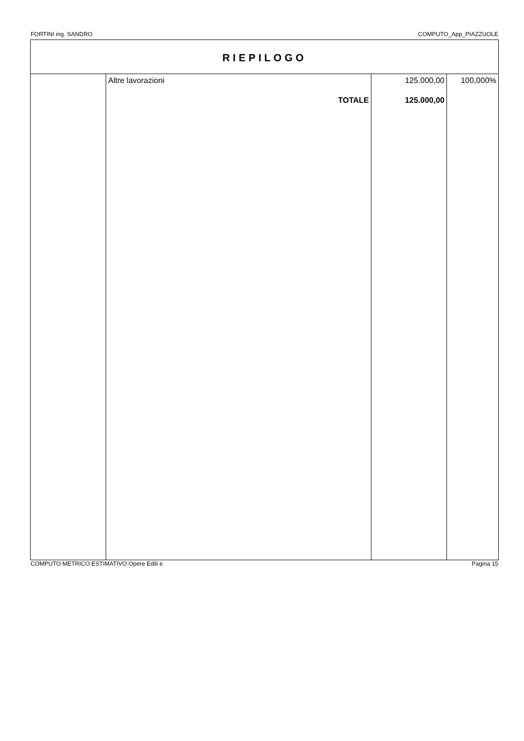FORTINI ing. SANDRO COMPUTO_App_PIAZZUOLE
RIEPILOGO
| | Altre lavorazioni | 125.000,00 | 100,000% |
| | TOTALE | 125.000,00 | |
COMPUTO METRICO ESTIMATIVO Opere Edili e Pagina 15